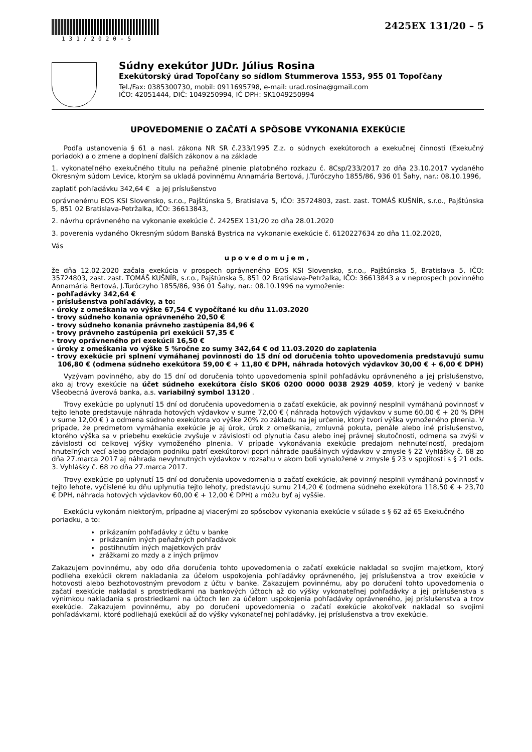131/2020-5
2425EX 131/20 – 5
Súdny exekútor JUDr. Július Rosina
Exekútorský úrad Topoľčany so sídlom Stummerova 1553, 955 01 Topoľčany
Tel./Fax: 0385300730, mobil: 0911695798, e-mail: urad.rosina@gmail.com
IČO: 42051444, DIČ: 1049250994, IČ DPH: SK1049250994
UPOVEDOMENIE O ZAČATÍ A SPÔSOBE VYKONANIA EXEKÚCIE
Podľa ustanovenia § 61 a nasl. zákona NR SR č.233/1995 Z.z. o súdnych exekútoroch a exekučnej činnosti (Exekučný poriadok) a o zmene a doplnení ďalších zákonov a na základe
1. vykonateľného exekučného titulu na peňažné plnenie platobného rozkazu č. 8Csp/233/2017 zo dňa 23.10.2017 vydaného Okresným súdom Levice, ktorým sa ukladá povinnému Annamária Bertová, J.Turóczyho 1855/86, 936 01 Šahy, nar.: 08.10.1996,
zaplatiť pohľadávku 342,64 € a jej príslušenstvo
oprávnenému EOS KSI Slovensko, s.r.o., Pajštúnska 5, Bratislava 5, IČO: 35724803, zast. zast. TOMÁŠ KUŠNÍR, s.r.o., Pajštúnska 5, 851 02 Bratislava-Petržalka, IČO: 36613843,
2. návrhu oprávneného na vykonanie exekúcie č. 2425EX 131/20 zo dňa 28.01.2020
3. poverenia vydaného Okresným súdom Banská Bystrica na vykonanie exekúcie č. 6120227634 zo dňa 11.02.2020,
Vás
upovedomujem,
že dňa 12.02.2020 začala exekúcia v prospech oprávneného EOS KSI Slovensko, s.r.o., Pajštúnska 5, Bratislava 5, IČO: 35724803, zast. zast. TOMÁŠ KUŠNÍR, s.r.o., Pajštúnska 5, 851 02 Bratislava-Petržalka, IČO: 36613843 a v neprospech povinného Annamária Bertová, J.Turóczyho 1855/86, 936 01 Šahy, nar.: 08.10.1996 na vymoženie:
- pohľadávky 342,64 €
- príslušenstva pohľadávky, a to:
- úroky z omeškania vo výške 67,54 € vypočítané ku dňu 11.03.2020
- trovy súdneho konania oprávneného 20,50 €
- trovy súdneho konania právneho zastúpenia 84,96 €
- trovy právneho zastúpenia pri exekúcii 57,35 €
- trovy oprávneného pri exekúcii 16,50 €
- úroky z omeškania vo výške 5 %ročne zo sumy 342,64 € od 11.03.2020 do zaplatenia
- trovy exekúcie pri splnení vymáhanej povinnosti do 15 dní od doručenia tohto upovedomenia predstavujú sumu 106,80 € (odmena súdneho exekútora 59,00 € + 11,80 € DPH, náhrada hotových výdavkov 30,00 € + 6,00 € DPH)
Vyzývam povinného, aby do 15 dní od doručenia tohto upovedomenia splnil pohľadávku oprávneného a jej príslušenstvo, ako aj trovy exekúcie na účet súdneho exekútora číslo SK06 0200 0000 0038 2929 4059, ktorý je vedený v banke Všeobecná úverová banka, a.s. variabilný symbol 13120 .
Trovy exekúcie po uplynutí 15 dní od doručenia upovedomenia o začatí exekúcie, ak povinný nesplnil vymáhanú povinnosť v tejto lehote predstavuje náhrada hotových výdavkov v sume 72,00 € ( náhrada hotových výdavkov v sume 60,00 € + 20 % DPH v sume 12,00 € ) a odmena súdneho exekútora vo výške 20% zo základu na jej určenie, ktorý tvorí výška vymoženého plnenia. V prípade, že predmetom vymáhania exekúcie je aj úrok, úrok z omeškania, zmluvná pokuta, penále alebo iné príslušenstvo, ktorého výška sa v priebehu exekúcie zvyšuje v závislosti od plynutia času alebo inej právnej skutočnosti, odmena sa zvýši v závislosti od celkovej výšky vymoženého plnenia. V prípade vykonávania exekúcie predajom nehnuteľností, predajom hnuteľných vecí alebo predajom podniku patrí exekútorovi popri náhrade paušálnych výdavkov v zmysle § 22 Vyhlášky č. 68 zo dňa 27.marca 2017 aj náhrada nevyhnutných výdavkov v rozsahu v akom boli vynaložené v zmysle § 23 v spojitosti s § 21 ods. 3. Vyhlášky č. 68 zo dňa 27.marca 2017.
Trovy exekúcie po uplynutí 15 dní od doručenia upovedomenia o začatí exekúcie, ak povinný nesplnil vymáhanú povinnosť v tejto lehote, vyčíslené ku dňu uplynutia tejto lehoty, predstavujú sumu 214,20 € (odmena súdneho exekútora 118,50 € + 23,70 € DPH, náhrada hotových výdavkov 60,00 € + 12,00 € DPH) a môžu byť aj vyššie.
Exekúciu vykonám niektorým, prípadne aj viacerými zo spôsobov vykonania exekúcie v súlade s § 62 až 65 Exekučného poriadku, a to:
prikázaním pohľadávky z účtu v banke
prikázaním iných peňažných pohľadávok
postihnutím iných majetkových práv
zrážkami zo mzdy a z iných príjmov
Zakazujem povinnému, aby odo dňa doručenia tohto upovedomenia o začatí exekúcie nakladal so svojím majetkom, ktorý podlieha exekúcii okrem nakladania za účelom uspokojenia pohľadávky oprávneného, jej príslušenstva a trov exekúcie v hotovosti alebo bezhotovostným prevodom z účtu v banke. Zakazujem povinnému, aby po doručení tohto upovedomenia o začatí exekúcie nakladal s prostriedkami na bankových účtoch až do výšky vykonateľnej pohľadávky a jej príslušenstva s výnimkou nakladania s prostriedkami na účtoch len za účelom uspokojenia pohľadávky oprávneného, jej príslušenstva a trov exekúcie. Zakazujem povinnému, aby po doručení upovedomenia o začatí exekúcie akokoľvek nakladal so svojimi pohľadávkami, ktoré podliehajú exekúcii až do výšky vykonateľnej pohľadávky, jej príslušenstva a trov exekúcie.